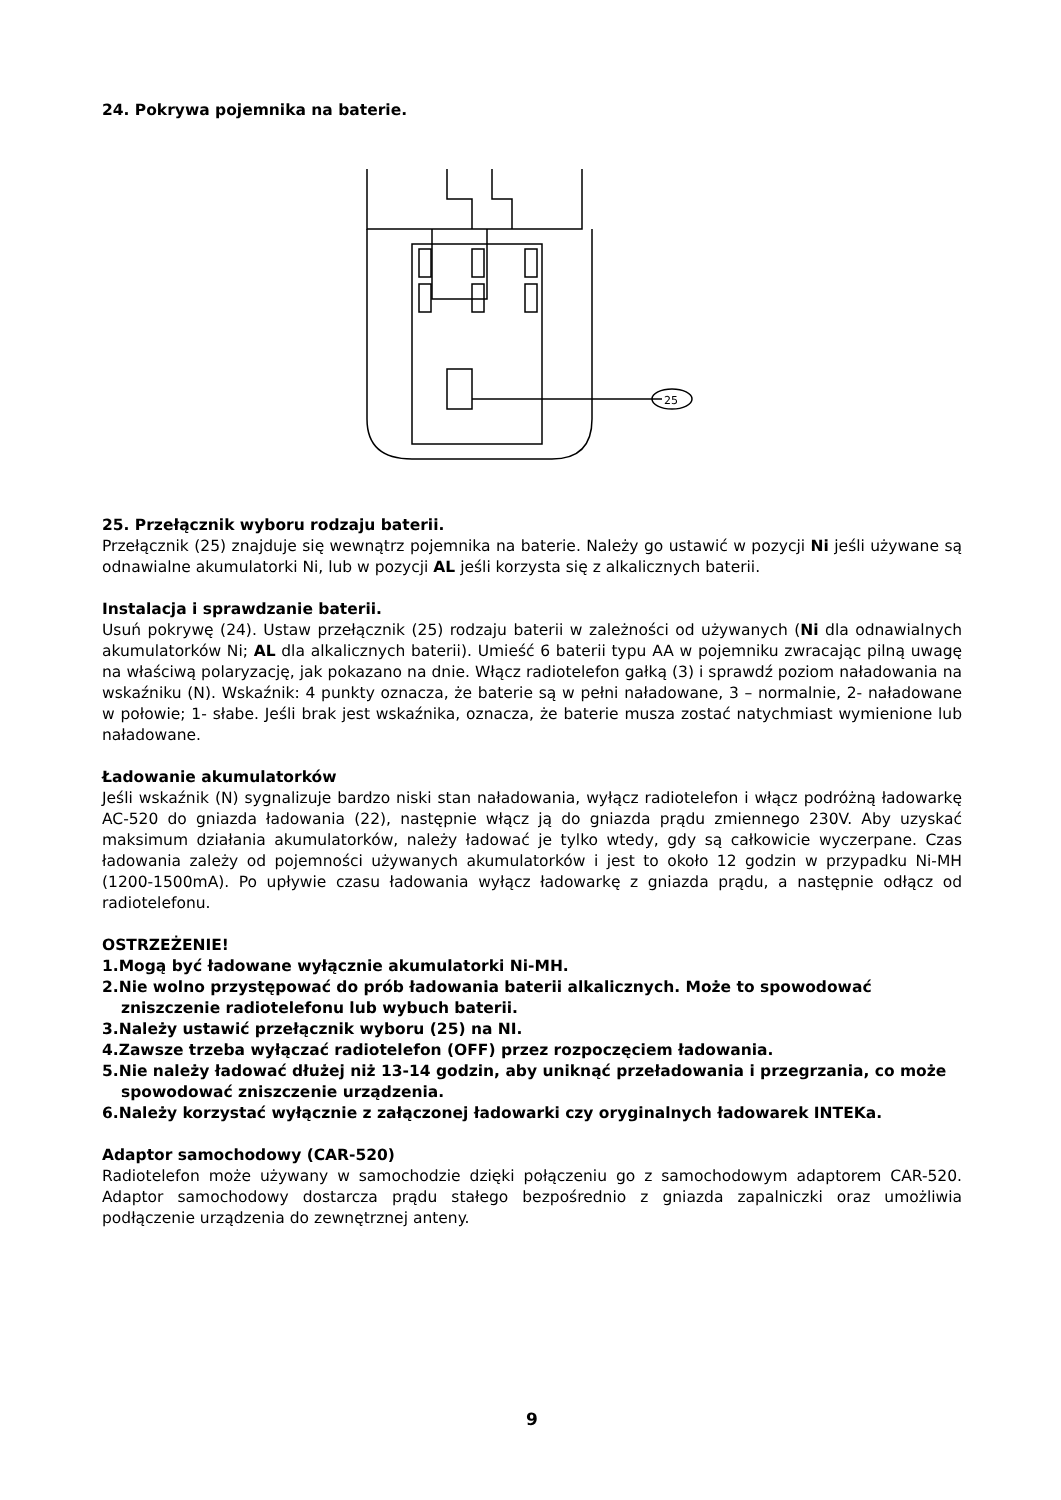24. Pokrywa pojemnika na baterie.
25
25. Przełącznik wyboru rodzaju baterii.
Przełącznik (25) znajduje się wewnątrz pojemnika na baterie. Należy go ustawić w pozycji Ni jeśli używane są odnawialne akumulatorki Ni, lub w pozycji AL jeśli korzysta się z alkalicznych baterii.
Instalacja i sprawdzanie baterii.
Usuń pokrywę (24). Ustaw przełącznik (25) rodzaju baterii w zależności od używanych (Ni dla odnawialnych akumulatorków Ni; AL dla alkalicznych baterii). Umieść 6 baterii typu AA w pojemniku zwracając pilną uwagę na właściwą polaryzację, jak pokazano na dnie. Włącz radiotelefon gałką (3) i sprawdź poziom naładowania na wskaźniku (N). Wskaźnik: 4 punkty oznacza, że baterie są w pełni naładowane, 3 – normalnie, 2- naładowane w połowie; 1- słabe. Jeśli brak jest wskaźnika, oznacza, że baterie musza zostać natychmiast wymienione lub naładowane.
Ładowanie akumulatorków
Jeśli wskaźnik (N) sygnalizuje bardzo niski stan naładowania, wyłącz radiotelefon i włącz podróżną ładowarkę AC-520 do gniazda ładowania (22), następnie włącz ją do gniazda prądu zmiennego 230V. Aby uzyskać maksimum działania akumulatorków, należy ładować je tylko wtedy, gdy są całkowicie wyczerpane. Czas ładowania zależy od pojemności używanych akumulatorków i jest to około 12 godzin w przypadku Ni-MH (1200-1500mA). Po upływie czasu ładowania wyłącz ładowarkę z gniazda prądu, a następnie odłącz od radiotelefonu.
OSTRZEŻENIE!
1.Mogą być ładowane wyłącznie akumulatorki Ni-MH.
2.Nie wolno przystępować do prób ładowania baterii alkalicznych. Może to spowodować zniszczenie radiotelefonu lub wybuch baterii.
3.Należy ustawić przełącznik wyboru (25) na NI.
4.Zawsze trzeba wyłączać radiotelefon (OFF) przez rozpoczęciem ładowania.
5.Nie należy ładować dłużej niż 13-14 godzin, aby uniknąć przeładowania i przegrzania, co może spowodować zniszczenie urządzenia.
6.Należy korzystać wyłącznie z załączonej ładowarki czy oryginalnych ładowarek INTEKa.
Adaptor samochodowy (CAR-520)
Radiotelefon może używany w samochodzie dzięki połączeniu go z samochodowym adaptorem CAR-520. Adaptor samochodowy dostarcza prądu stałego bezpośrednio z gniazda zapalniczki oraz umożliwia podłączenie urządzenia do zewnętrznej anteny.
9